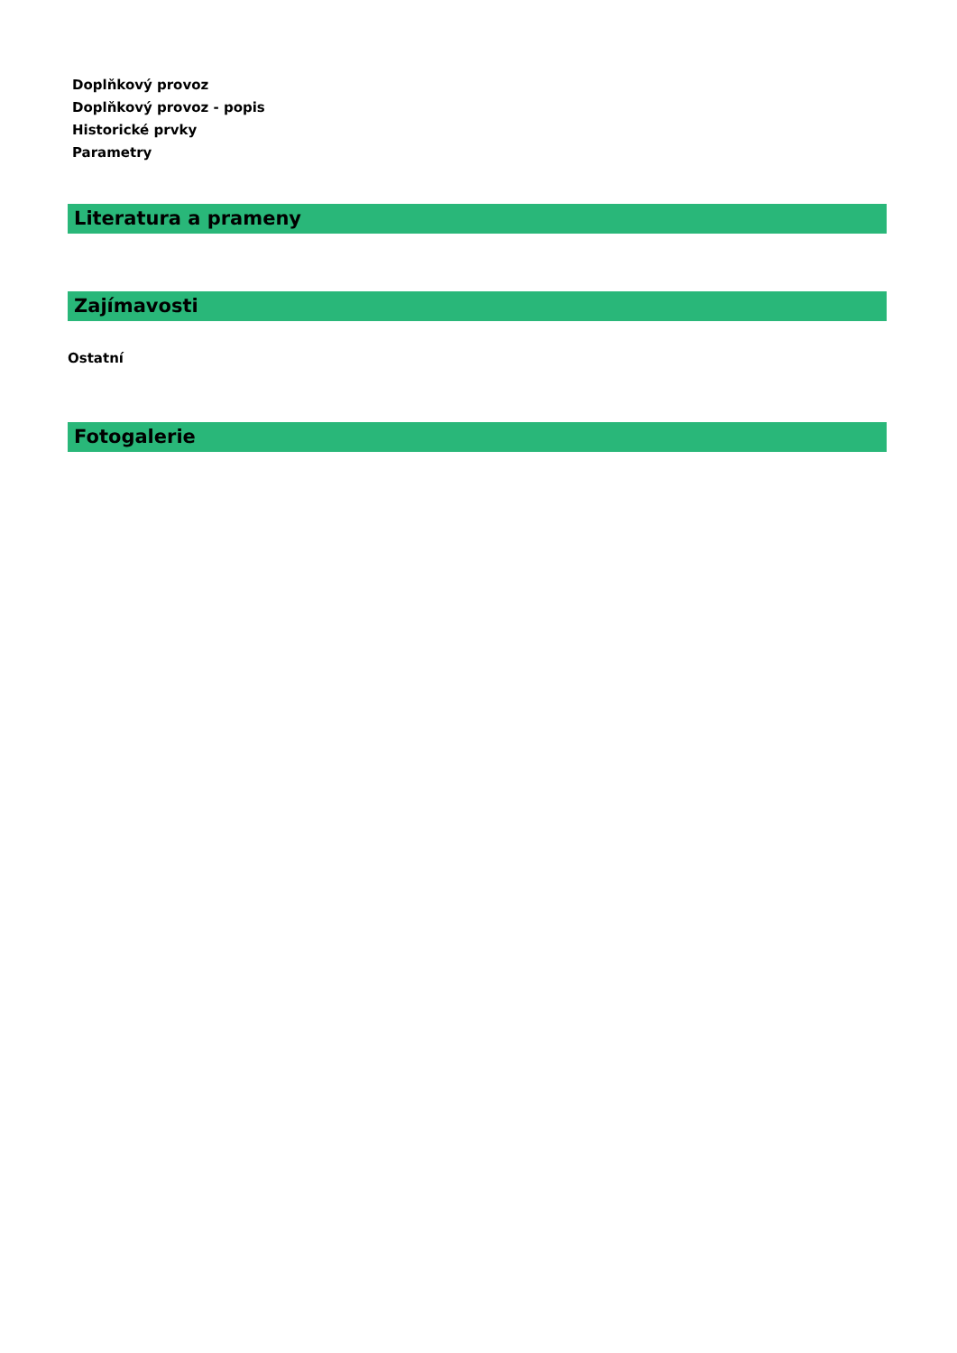Doplňkový provoz
Doplňkový provoz - popis
Historické prvky
Parametry
Literatura a prameny
Zajímavosti
Ostatní
Fotogalerie